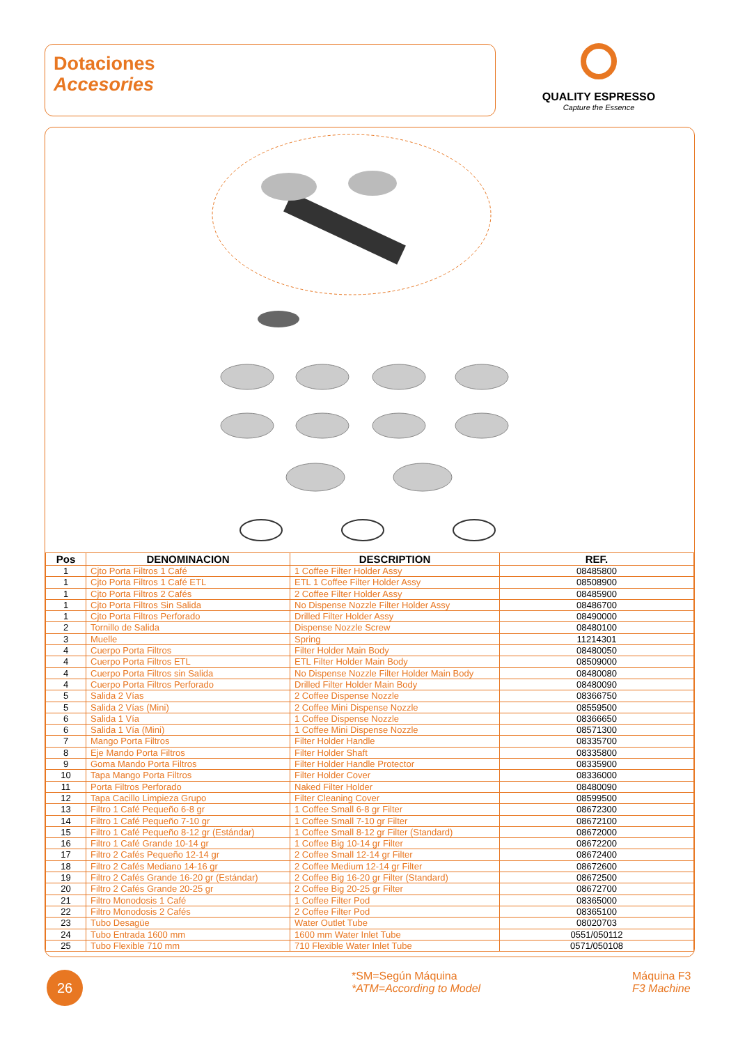Dotaciones
Accesories
QUALITY ESPRESSO
Capture the Essence
| Pos | DENOMINACION | DESCRIPTION | REF. |
| --- | --- | --- | --- |
| 1 | Cjto Porta Filtros 1 Café | 1 Coffee Filter Holder Assy | 08485800 |
| 1 | Cjto Porta Filtros 1 Café ETL | ETL 1 Coffee Filter Holder Assy | 08508900 |
| 1 | Cjto Porta Filtros 2 Cafés | 2 Coffee Filter Holder Assy | 08485900 |
| 1 | Cjto Porta Filtros Sin Salida | No Dispense Nozzle Filter Holder Assy | 08486700 |
| 1 | Cjto Porta Filtros Perforado | Drilled Filter Holder Assy | 08490000 |
| 2 | Tornillo de Salida | Dispense Nozzle Screw | 08480100 |
| 3 | Muelle | Spring | 11214301 |
| 4 | Cuerpo Porta Filtros | Filter Holder Main Body | 08480050 |
| 4 | Cuerpo Porta Filtros ETL | ETL Filter Holder Main Body | 08509000 |
| 4 | Cuerpo Porta Filtros sin Salida | No Dispense Nozzle Filter Holder Main Body | 08480080 |
| 4 | Cuerpo Porta Filtros Perforado | Drilled Filter Holder Main Body | 08480090 |
| 5 | Salida 2 Vías | 2 Coffee Dispense Nozzle | 08366750 |
| 5 | Salida 2 Vías (Mini) | 2 Coffee Mini Dispense Nozzle | 08559500 |
| 6 | Salida 1 Vía | 1 Coffee Dispense Nozzle | 08366650 |
| 6 | Salida 1 Vía (Mini) | 1 Coffee Mini Dispense Nozzle | 08571300 |
| 7 | Mango Porta Filtros | Filter Holder Handle | 08335700 |
| 8 | Eje Mando Porta Filtros | Filter Holder Shaft | 08335800 |
| 9 | Goma Mando Porta Filtros | Filter Holder Handle Protector | 08335900 |
| 10 | Tapa Mango Porta Filtros | Filter Holder Cover | 08336000 |
| 11 | Porta Filtros Perforado | Naked Filter Holder | 08480090 |
| 12 | Tapa Cacillo Limpieza Grupo | Filter Cleaning Cover | 08599500 |
| 13 | Filtro 1 Café Pequeño 6-8 gr | 1 Coffee Small 6-8 gr Filter | 08672300 |
| 14 | Filtro 1 Café Pequeño 7-10 gr | 1 Coffee Small 7-10 gr Filter | 08672100 |
| 15 | Filtro 1 Café Pequeño 8-12 gr (Estándar) | 1 Coffee Small 8-12 gr Filter (Standard) | 08672000 |
| 16 | Filtro 1 Café Grande 10-14 gr | 1 Coffee Big 10-14 gr Filter | 08672200 |
| 17 | Filtro 2 Cafés Pequeño 12-14 gr | 2 Coffee Small 12-14 gr Filter | 08672400 |
| 18 | Filtro 2 Cafés Mediano 14-16 gr | 2 Coffee Medium 12-14 gr Filter | 08672600 |
| 19 | Filtro 2 Cafés Grande 16-20 gr (Estándar) | 2 Coffee Big 16-20 gr Filter (Standard) | 08672500 |
| 20 | Filtro 2 Cafés Grande 20-25 gr | 2 Coffee Big 20-25 gr Filter | 08672700 |
| 21 | Filtro Monodosis 1 Café | 1 Coffee Filter Pod | 08365000 |
| 22 | Filtro Monodosis 2 Cafés | 2 Coffee Filter Pod | 08365100 |
| 23 | Tubo Desagüe | Water Outlet Tube | 08020703 |
| 24 | Tubo Entrada 1600 mm | 1600 mm Water Inlet Tube | 0551/050112 |
| 25 | Tubo Flexible 710 mm | 710 Flexible Water Inlet Tube | 0571/050108 |
26
*SM=Según Máquina
*ATM=According to Model
Máquina F3
F3 Machine